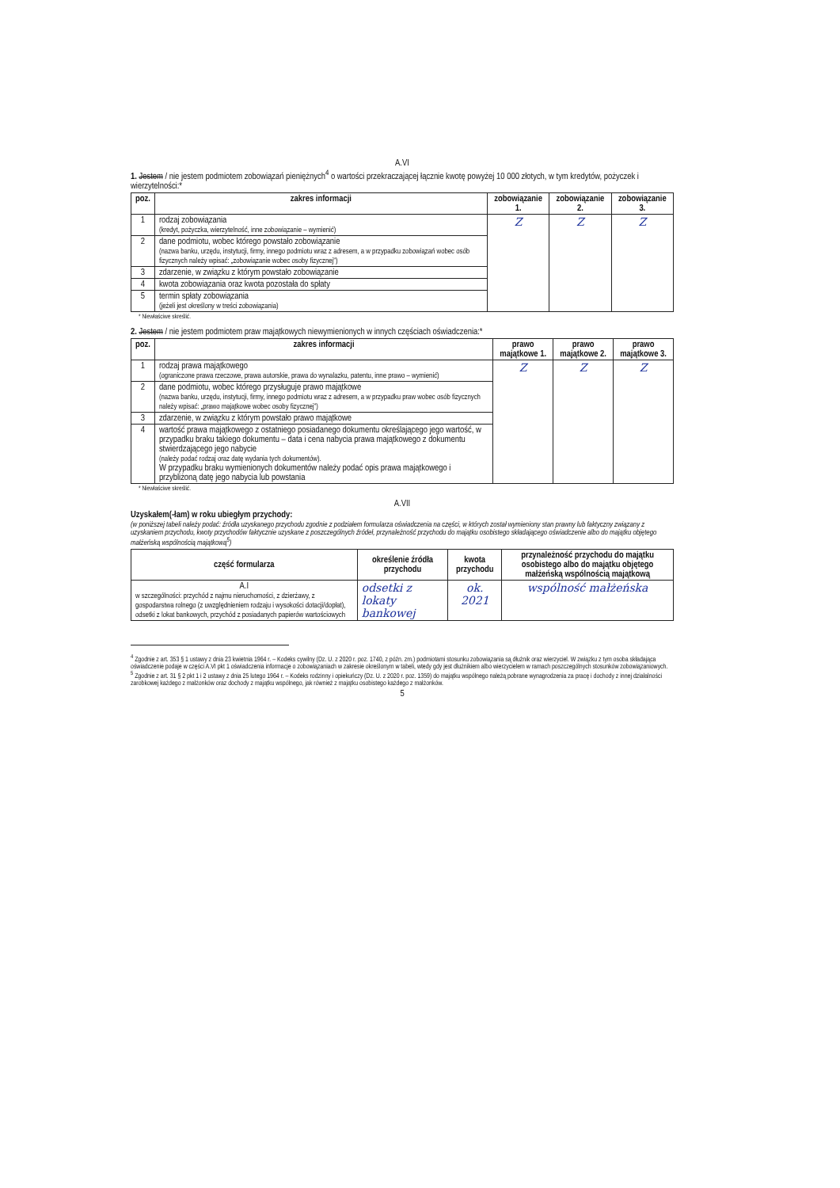A.VI
1. Jestem / nie jestem podmiotem zobowiązań pieniężnych<sup>4</sup> o wartości przekraczającej łącznie kwotę powyżej 10 000 złotych, w tym kredytów, pożyczek i wierzytelności:*
| poz. | zakres informacji | zobowiązanie 1. | zobowiązanie 2. | zobowiązanie 3. |
| --- | --- | --- | --- | --- |
| 1 | rodzaj zobowiązania (kredyt, pożyczka, wierzytelność, inne zobowiązanie – wymienić) | Z | Z | Z |
| 2 | dane podmiotu, wobec którego powstało zobowiązanie (nazwa banku, urzędu, instytucji, firmy, innego podmiotu wraz z adresem, a w przypadku zobowiązań wobec osób fizycznych należy wpisać: „zobowiązanie wobec osoby fizycznej”) | | | |
| 3 | zdarzenie, w związku z którym powstało zobowiązanie | | | |
| 4 | kwota zobowiązania oraz kwota pozostała do spłaty | | | |
| 5 | termin spłaty zobowiązania (jeżeli jest określony w treści zobowiązania) | | | |
* Niewłaściwe skreślić.
2. Jestem / nie jestem podmiotem praw majątkowych niewymienionych w innych częściach oświadczenia:*
| poz. | zakres informacji | prawo majątkowe 1. | prawo majątkowe 2. | prawo majątkowe 3. |
| --- | --- | --- | --- | --- |
| 1 | rodzaj prawa majątkowego (ograniczone prawa rzeczowe, prawa autorskie, prawa do wynalazku, patentu, inne prawo – wymienić) | Z | Z | Z |
| 2 | dane podmiotu, wobec którego przysługuje prawo majątkowe (nazwa banku, urzędu, instytucji, firmy, innego podmiotu wraz z adresem, a w przypadku praw wobec osób fizycznych należy wpisać: „prawo majątkowe wobec osoby fizycznej”) | | | |
| 3 | zdarzenie, w związku z którym powstało prawo majątkowe | | | |
| 4 | wartość prawa majątkowego z ostatniego posiadanego dokumentu określającego jego wartość, w przypadku braku takiego dokumentu – data i cena nabycia prawa majątkowego z dokumentu stwierdzającego jego nabycie (należy podać rodzaj oraz datę wydania tych dokumentów). W przypadku braku wymienionych dokumentów należy podać opis prawa majątkowego i przybliżoną datę jego nabycia lub powstania | | | |
* Niewłaściwe skreślić.
A.VII
Uzyskałem(-łam) w roku ubiegłym przychody:
(w poniższej tabeli należy podać: źródła uzyskanego przychodu zgodnie z podziałem formularza oświadczenia na części, w których został wymieniony stan prawny lub faktyczny związany z uzyskaniem przychodu, kwoty przychodów faktycznie uzyskane z poszczególnych źródeł, przynależność przychodu do majątku osobistego składającego oświadczenie albo do majątku objętego małżeńską wspólnością majątkową<sup>5</sup>)
| część formularza | określenie źródła przychodu | kwota przychodu | przynależność przychodu do majątku osobistego albo do majątku objętego małżeńską wspólnością majątkową |
| --- | --- | --- | --- |
| A.I w szczególności: przychód z najmu nieruchomości, z dzierżawy, z gospodarstwa rolnego (z uwzględnieniem rodzaju i wysokości dotacji/dopłat), odsetki z lokat bankowych, przychód z posiadanych papierów wartościowych | odsetki z lokaty bankowej | ok. 2021 | wspólność małżeńska |
<sup>4</sup> Zgodnie z art. 353 § 1 ustawy z dnia 23 kwietnia 1964 r. – Kodeks cywilny (Dz. U. z 2020 r. poz. 1740, z późn. zm.) podmiotami stosunku zobowiązania są dłużnik oraz wierzyciel. W związku z tym osoba składająca oświadczenie podaje w części A.VI pkt 1 oświadczenia informacje o zobowiązaniach w zakresie określonym w tabeli, wtedy gdy jest dłużnikiem albo wierzycielem w ramach poszczególnych stosunków zobowiązaniowych.
<sup>5</sup> Zgodnie z art. 31 § 2 pkt 1 i 2 ustawy z dnia 25 lutego 1964 r. – Kodeks rodzinny i opiekuńczy (Dz. U. z 2020 r. poz. 1359) do majątku wspólnego należą pobrane wynagrodzenia za pracę i dochody z innej działalności zarobkowej każdego z małżonków oraz dochody z majątku wspólnego, jak również z majątku osobistego każdego z małżonków.
5